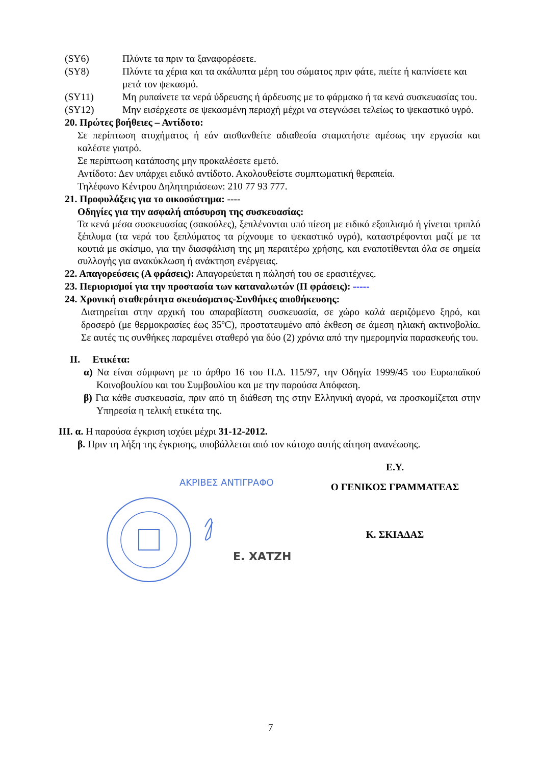(SY6) Πλύντε τα πριν τα ξαναφορέσετε.
(SY8) Πλύντε τα χέρια και τα ακάλυπτα μέρη του σώματος πριν φάτε, πιείτε ή καπνίσετε και μετά τον ψεκασμό.
(SY11) Μη ρυπαίνετε τα νερά ύδρευσης ή άρδευσης με το φάρμακο ή τα κενά συσκευασίας του.
(SY12) Μην εισέρχεστε σε ψεκασμένη περιοχή μέχρι να στεγνώσει τελείως το ψεκαστικό υγρό.
20. Πρώτες βοήθειες – Αντίδοτο:
Σε περίπτωση ατυχήματος ή εάν αισθανθείτε αδιαθεσία σταματήστε αμέσως την εργασία και καλέστε γιατρό.
Σε περίπτωση κατάποσης μην προκαλέσετε εμετό.
Αντίδοτο: Δεν υπάρχει ειδικό αντίδοτο. Ακολουθείστε συμπτωματική θεραπεία.
Τηλέφωνο Κέντρου Δηλητηριάσεων: 210 77 93 777.
21. Προφυλάξεις για το οικοσύστημα: ----
Οδηγίες για την ασφαλή απόσυρση της συσκευασίας:
Τα κενά μέσα συσκευασίας (σακούλες), ξεπλένονται υπό πίεση με ειδικό εξοπλισμό ή γίνεται τριπλό ξέπλυμα (τα νερά του ξεπλύματος τα ρίχνουμε το ψεκαστικό υγρό), καταστρέφονται μαζί με τα κουτιά με σκίσιμο, για την διασφάλιση της μη περαιτέρω χρήσης, και εναποτίθενται όλα σε σημεία συλλογής για ανακύκλωση ή ανάκτηση ενέργειας.
22. Απαγορεύσεις (Α φράσεις): Απαγορεύεται η πώλησή του σε ερασιτέχνες.
23. Περιορισμοί για την προστασία των καταναλωτών (Π φράσεις): -----
24. Χρονική σταθερότητα σκευάσματος-Συνθήκες αποθήκευσης:
Διατηρείται στην αρχική του απαραβίαστη συσκευασία, σε χώρο καλά αεριζόμενο ξηρό, και δροσερό (με θερμοκρασίες έως 35ºC), προστατευμένο από έκθεση σε άμεση ηλιακή ακτινοβολία. Σε αυτές τις συνθήκες παραμένει σταθερό για δύο (2) χρόνια από την ημερομηνία παρασκευής του.
II. Ετικέτα:
α) Να είναι σύμφωνη με το άρθρο 16 του Π.Δ. 115/97, την Οδηγία 1999/45 του Ευρωπαϊκού Κοινοβουλίου και του Συμβουλίου και με την παρούσα Απόφαση.
β) Για κάθε συσκευασία, πριν από τη διάθεση της στην Ελληνική αγορά, να προσκομίζεται στην Υπηρεσία η τελική ετικέτα της.
III. α. Η παρούσα έγκριση ισχύει μέχρι 31-12-2012.
β. Πριν τη λήξη της έγκρισης, υποβάλλεται από τον κάτοχο αυτής αίτηση ανανέωσης.
ΑΚΡΙΒΕΣ ΑΝΤΙΓΡΑΦΟ
Ε. ΧΑΤΖΗ
Ε.Υ.
Ο ΓΕΝΙΚΟΣ ΓΡΑΜΜΑΤΕΑΣ
Κ. ΣΚΙΑΔΑΣ
7